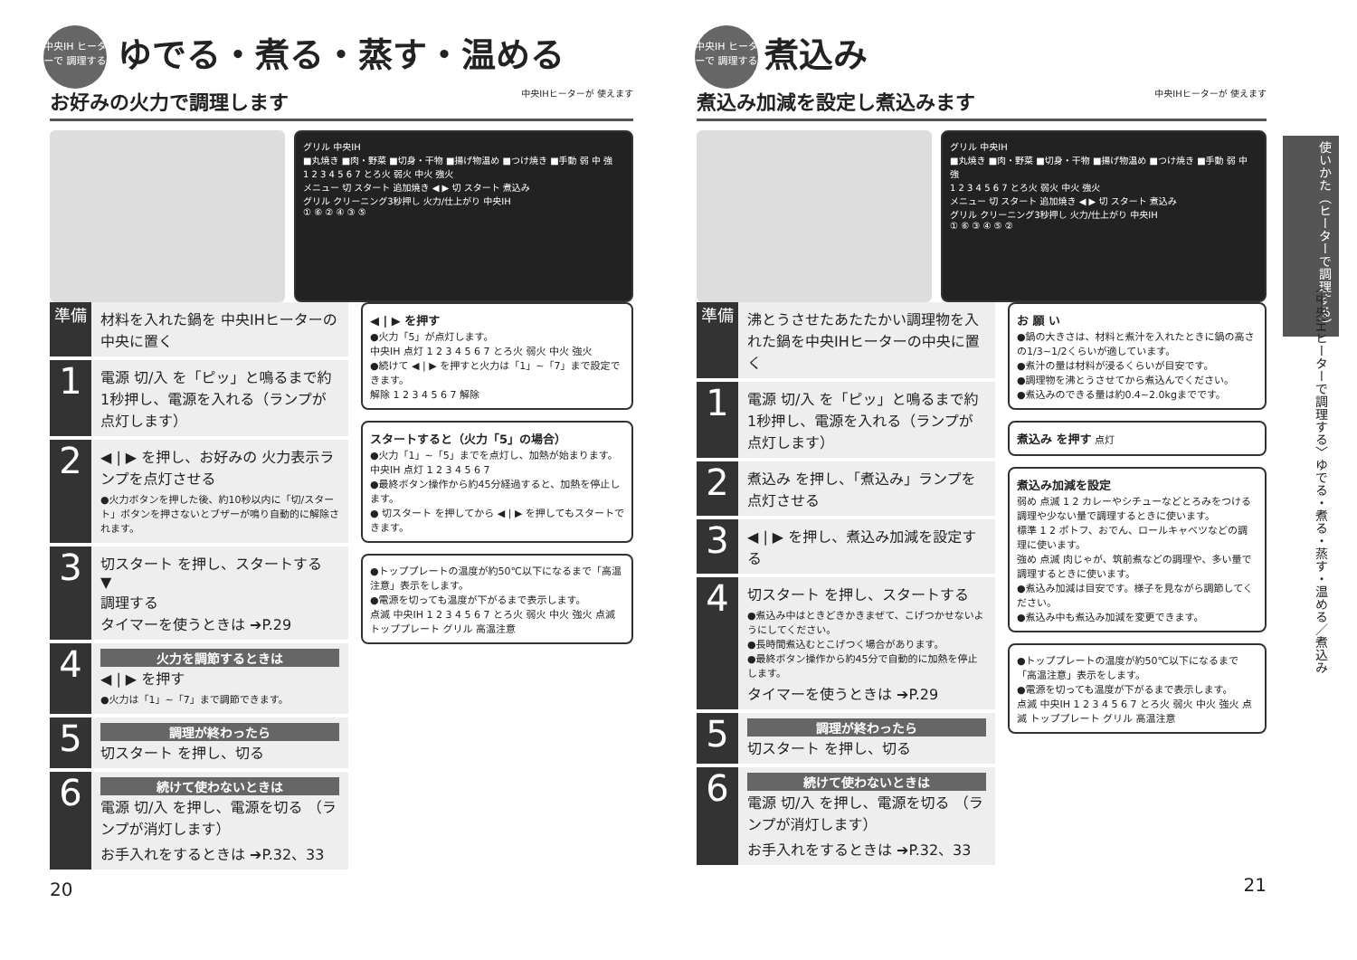中央IH ヒーターで 調理する
ゆでる・煮る・蒸す・温める
お好みの火力で調理します 中央IHヒーターが 使えます
グリル 中央IH
■丸焼き ■肉・野菜 ■切身・干物 ■揚げ物温め ■つけ焼き ■手動 弱 中 強
1 2 3 4 5 6 7 とろ火 弱火 中火 強火
メニュー 切 スタート 追加焼き ◀ ▶ 切 スタート 煮込み
グリル クリーニング3秒押し 火力/仕上がり 中央IH
① ⑥ ② ④ ③ ⑤
準備
材料を入れた鍋を 中央IHヒーターの中央に置く
1
電源 切/入 を「ピッ」と鳴るまで約1秒押し、電源を入れる（ランプが点灯します）
2
◀ | ▶ を押し、お好みの 火力表示ランプを点灯させる
●火力ボタンを押した後、約10秒以内に「切/スタート」ボタンを押さないとブザーが鳴り自動的に解除されます。
3
切スタート を押し、スタートする
▼
調理する
タイマーを使うときは ➔P.29
4
火力を調節するときは
◀ | ▶ を押す
●火力は「1」~「7」まで調節できます。
5
調理が終わったら
切スタート を押し、切る
6
続けて使わないときは
電源 切/入 を押し、電源を切る （ランプが消灯します）
お手入れをするときは ➔P.32、33
◀ | ▶ を押す
●火力「5」が点灯します。
中央IH 点灯 1 2 3 4 5 6 7 とろ火 弱火 中火 強火
●続けて ◀ | ▶ を押すと火力は「1」~「7」まで設定できます。
解除 1 2 3 4 5 6 7 解除
スタートすると（火力「5」の場合）
●火力「1」~「5」までを点灯し、加熱が始まります。
中央IH 点灯 1 2 3 4 5 6 7
●最終ボタン操作から約45分経過すると、加熱を停止します。
● 切スタート を押してから ◀ | ▶ を押してもスタートできます。
●トッププレートの温度が約50℃以下になるまで「高温注意」表示をします。
●電源を切っても温度が下がるまで表示します。
点滅 中央IH 1 2 3 4 5 6 7 とろ火 弱火 中火 強火 点滅 トッププレート グリル 高温注意
20
中央IH ヒーターで 調理する
煮込み
煮込み加減を設定し煮込みます 中央IHヒーターが 使えます
使いかた（ヒーターで調理する）
〈中央IHヒーターで調理する〉ゆでる・煮る・蒸す・温める／煮込み
グリル 中央IH
■丸焼き ■肉・野菜 ■切身・干物 ■揚げ物温め ■つけ焼き ■手動 弱 中 強
1 2 3 4 5 6 7 とろ火 弱火 中火 強火
メニュー 切 スタート 追加焼き ◀ ▶ 切 スタート 煮込み
グリル クリーニング3秒押し 火力/仕上がり 中央IH
① ⑥ ③ ④ ⑤ ②
準備
沸とうさせたあたたかい調理物を入れた鍋を中央IHヒーターの中央に置く
1
電源 切/入 を「ピッ」と鳴るまで約1秒押し、電源を入れる（ランプが点灯します）
2
煮込み を押し、「煮込み」ランプを点灯させる
3
◀ | ▶ を押し、煮込み加減を設定する
4
切スタート を押し、スタートする
●煮込み中はときどきかきまぜて、こげつかせないようにしてください。
●長時間煮込むとこげつく場合があります。
●最終ボタン操作から約45分で自動的に加熱を停止します。
タイマーを使うときは ➔P.29
5
調理が終わったら
切スタート を押し、切る
6
続けて使わないときは
電源 切/入 を押し、電源を切る （ランプが消灯します）
お手入れをするときは ➔P.32、33
お 願 い
●鍋の大きさは、材料と煮汁を入れたときに鍋の高さの1/3~1/2くらいが適しています。
●煮汁の量は材料が浸るくらいが目安です。
●調理物を沸とうさせてから煮込んでください。
●煮込みのできる量は約0.4~2.0kgまでです。
煮込み を押す 点灯
煮込み加減を設定
弱め 点滅 1 2 カレーやシチューなどとろみをつける調理や少ない量で調理するときに使います。
標準 1 2 ポトフ、おでん、ロールキャベツなどの調理に使います。
強め 点滅 肉じゃが、筑前煮などの調理や、多い量で調理するときに使います。
●煮込み加減は目安です。様子を見ながら調節してください。
●煮込み中も煮込み加減を変更できます。
●トッププレートの温度が約50℃以下になるまで「高温注意」表示をします。
●電源を切っても温度が下がるまで表示します。
点滅 中央IH 1 2 3 4 5 6 7 とろ火 弱火 中火 強火 点滅 トッププレート グリル 高温注意
21